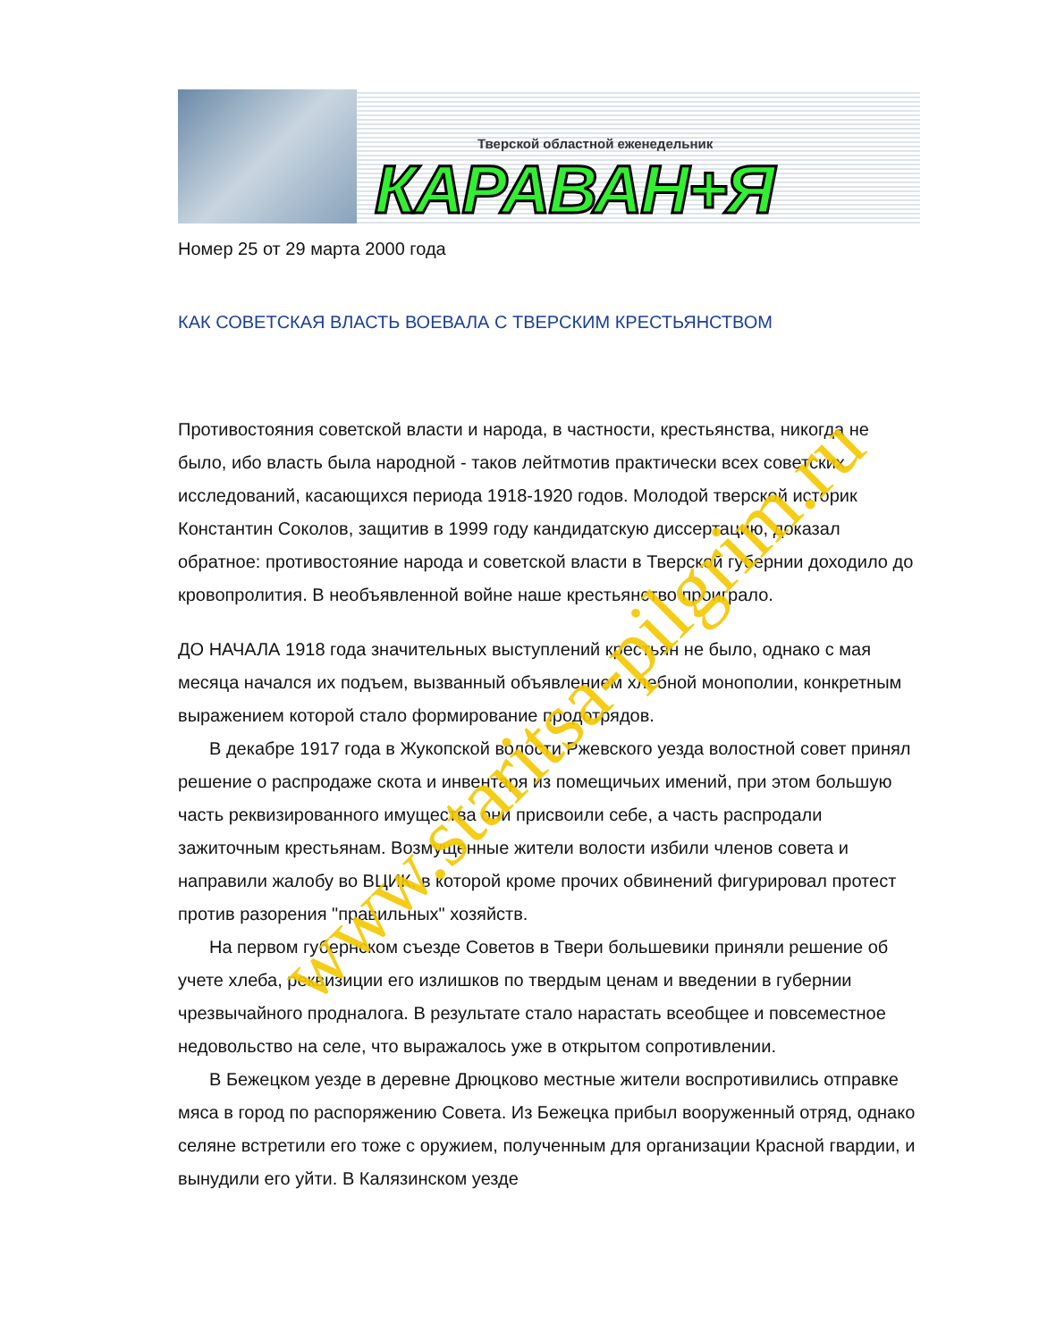Тверской областной еженедельник
КАРАВАН+Я
Номер 25 от 29 марта 2000 года
КАК СОВЕТСКАЯ ВЛАСТЬ ВОЕВАЛА С ТВЕРСКИМ КРЕСТЬЯНСТВОМ
Противостояния советской власти и народа, в частности, крестьянства, никогда не было, ибо власть была народной - таков лейтмотив практически всех советских исследований, касающихся периода 1918-1920 годов. Молодой тверской историк Константин Соколов, защитив в 1999 году кандидатскую диссертацию, доказал обратное: противостояние народа и советской власти в Тверской губернии доходило до кровопролития. В необъявленной войне наше крестьянство проиграло.
ДО НАЧАЛА 1918 года значительных выступлений крестьян не было, однако с мая месяца начался их подъем, вызванный объявлением хлебной монополии, конкретным выражением которой стало формирование продотрядов.
В декабре 1917 года в Жукопской волости Ржевского уезда волостной совет принял решение о распродаже скота и инвентаря из помещичьих имений, при этом большую часть реквизированного имущества они присвоили себе, а часть распродали зажиточным крестьянам. Возмущенные жители волости избили членов совета и направили жалобу во ВЦИК, в которой кроме прочих обвинений фигурировал протест против разорения "правильных" хозяйств.
На первом губернском съезде Советов в Твери большевики приняли решение об учете хлеба, реквизиции его излишков по твердым ценам и введении в губернии чрезвычайного продналога. В результате стало нарастать всеобщее и повсеместное недовольство на селе, что выражалось уже в открытом сопротивлении.
В Бежецком уезде в деревне Дрюцково местные жители воспротивились отправке мяса в город по распоряжению Совета. Из Бежецка прибыл вооруженный отряд, однако селяне встретили его тоже с оружием, полученным для организации Красной гвардии, и вынудили его уйти. В Калязинском уезде
www.staritsa-pilgrim.ru